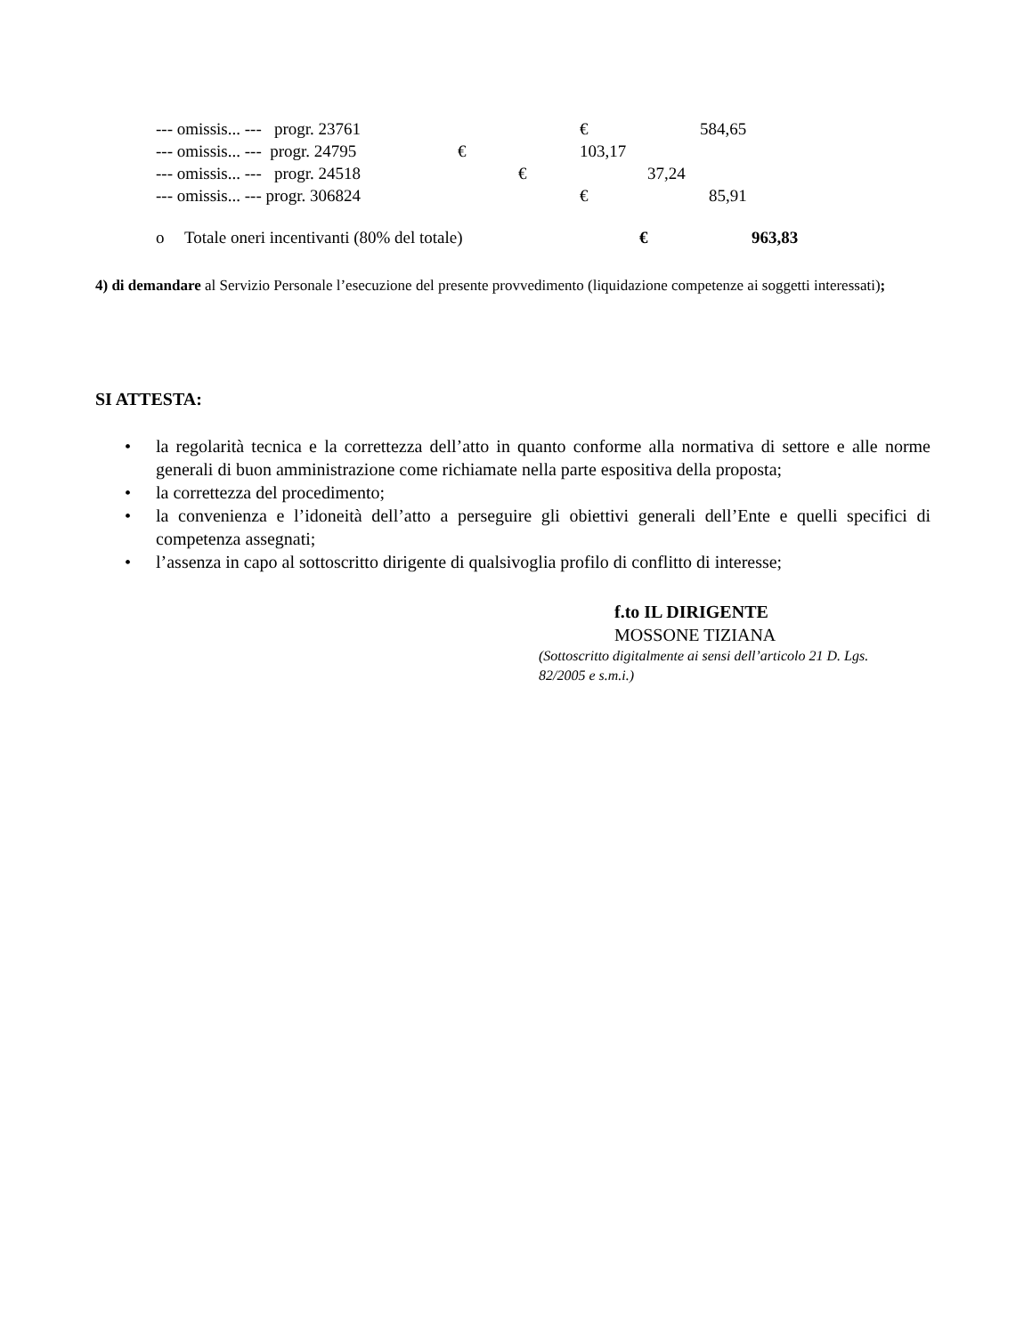--- omissis... --- progr. 23761 € 584,65
--- omissis... --- progr. 24795 € 103,17
--- omissis... --- progr. 24518 € 37,24
--- omissis... --- progr. 306824 € 85,91
o Totale oneri incentivanti (80% del totale) € 963,83
4) di demandare al Servizio Personale l’esecuzione del presente provvedimento (liquidazione competenze ai soggetti interessati);
SI ATTESTA:
• la regolarità tecnica e la correttezza dell’atto in quanto conforme alla normativa di settore e alle norme generali di buon amministrazione come richiamate nella parte espositiva della proposta;
• la correttezza del procedimento;
• la convenienza e l’idoneità dell’atto a perseguire gli obiettivi generali dell’Ente e quelli specifici di competenza assegnati;
• l’assenza in capo al sottoscritto dirigente di qualsivoglia profilo di conflitto di interesse;
f.to IL DIRIGENTE
MOSSONE TIZIANA
(Sottoscritto digitalmente ai sensi dell’articolo 21 D. Lgs. 82/2005 e s.m.i.)